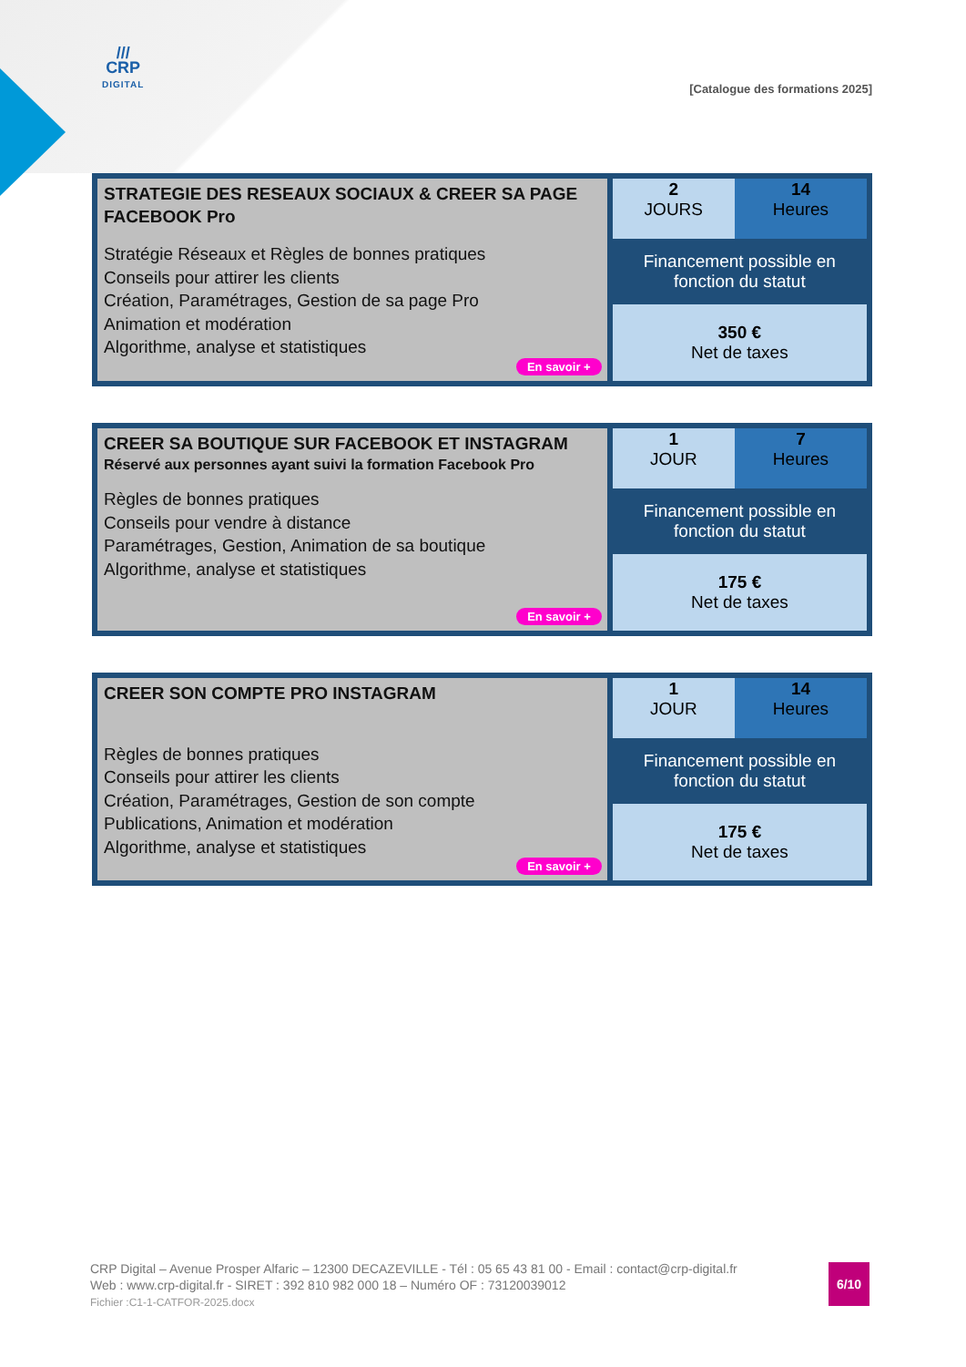///
CRP
DIGITAL
[Catalogue des formations 2025]
| STRATEGIE DES RESEAUX SOCIAUX & CREER SA PAGE FACEBOOK Pro Stratégie Réseaux et Règles de bonnes pratiques Conseils pour attirer les clients Création, Paramétrages, Gestion de sa page Pro Animation et modération Algorithme, analyse et statistiques En savoir + | 2 JOURS | 14 Heures |
| | Financement possible en fonction du statut | |
| | 350 € Net de taxes | |
| CREER SA BOUTIQUE SUR FACEBOOK ET INSTAGRAM Réservé aux personnes ayant suivi la formation Facebook Pro Règles de bonnes pratiques Conseils pour vendre à distance Paramétrages, Gestion, Animation de sa boutique Algorithme, analyse et statistiques En savoir + | 1 JOUR | 7 Heures |
| | Financement possible en fonction du statut | |
| | 175 € Net de taxes | |
| CREER SON COMPTE PRO INSTAGRAM Règles de bonnes pratiques Conseils pour attirer les clients Création, Paramétrages, Gestion de son compte Publications, Animation et modération Algorithme, analyse et statistiques En savoir + | 1 JOUR | 14 Heures |
| | Financement possible en fonction du statut | |
| | 175 € Net de taxes | |
CRP Digital – Avenue Prosper Alfaric – 12300 DECAZEVILLE - Tél : 05 65 43 81 00 - Email : contact@crp-digital.fr
Web : www.crp-digital.fr - SIRET : 392 810 982 000 18 – Numéro OF : 73120039012
Fichier :C1-1-CATFOR-2025.docx
6/10